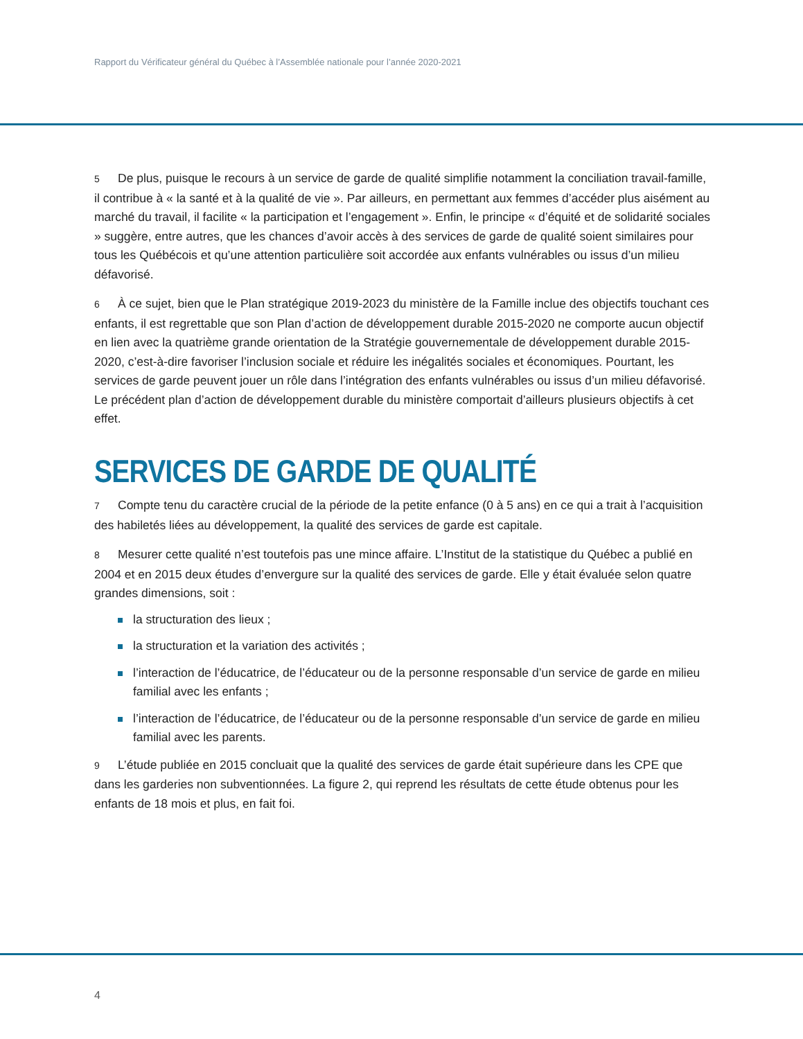Rapport du Vérificateur général du Québec à l’Assemblée nationale pour l’année 2020-2021
5 De plus, puisque le recours à un service de garde de qualité simplifie notamment la conciliation travail-famille, il contribue à « la santé et à la qualité de vie ». Par ailleurs, en permettant aux femmes d’accéder plus aisément au marché du travail, il facilite « la participation et l’engagement ». Enfin, le principe « d’équité et de solidarité sociales » suggère, entre autres, que les chances d’avoir accès à des services de garde de qualité soient similaires pour tous les Québécois et qu’une attention particulière soit accordée aux enfants vulnérables ou issus d’un milieu défavorisé.
6 À ce sujet, bien que le Plan stratégique 2019-2023 du ministère de la Famille inclue des objectifs touchant ces enfants, il est regrettable que son Plan d’action de développement durable 2015-2020 ne comporte aucun objectif en lien avec la quatrième grande orientation de la Stratégie gouvernementale de développement durable 2015-2020, c’est-à-dire favoriser l’inclusion sociale et réduire les inégalités sociales et économiques. Pourtant, les services de garde peuvent jouer un rôle dans l’intégration des enfants vulnérables ou issus d’un milieu défavorisé. Le précédent plan d’action de développement durable du ministère comportait d’ailleurs plusieurs objectifs à cet effet.
SERVICES DE GARDE DE QUALITÉ
7 Compte tenu du caractère crucial de la période de la petite enfance (0 à 5 ans) en ce qui a trait à l’acquisition des habiletés liées au développement, la qualité des services de garde est capitale.
8 Mesurer cette qualité n’est toutefois pas une mince affaire. L’Institut de la statistique du Québec a publié en 2004 et en 2015 deux études d’envergure sur la qualité des services de garde. Elle y était évaluée selon quatre grandes dimensions, soit :
la structuration des lieux ;
la structuration et la variation des activités ;
l’interaction de l’éducatrice, de l’éducateur ou de la personne responsable d’un service de garde en milieu familial avec les enfants ;
l’interaction de l’éducatrice, de l’éducateur ou de la personne responsable d’un service de garde en milieu familial avec les parents.
9 L’étude publiée en 2015 concluait que la qualité des services de garde était supérieure dans les CPE que dans les garderies non subventionnées. La figure 2, qui reprend les résultats de cette étude obtenus pour les enfants de 18 mois et plus, en fait foi.
4